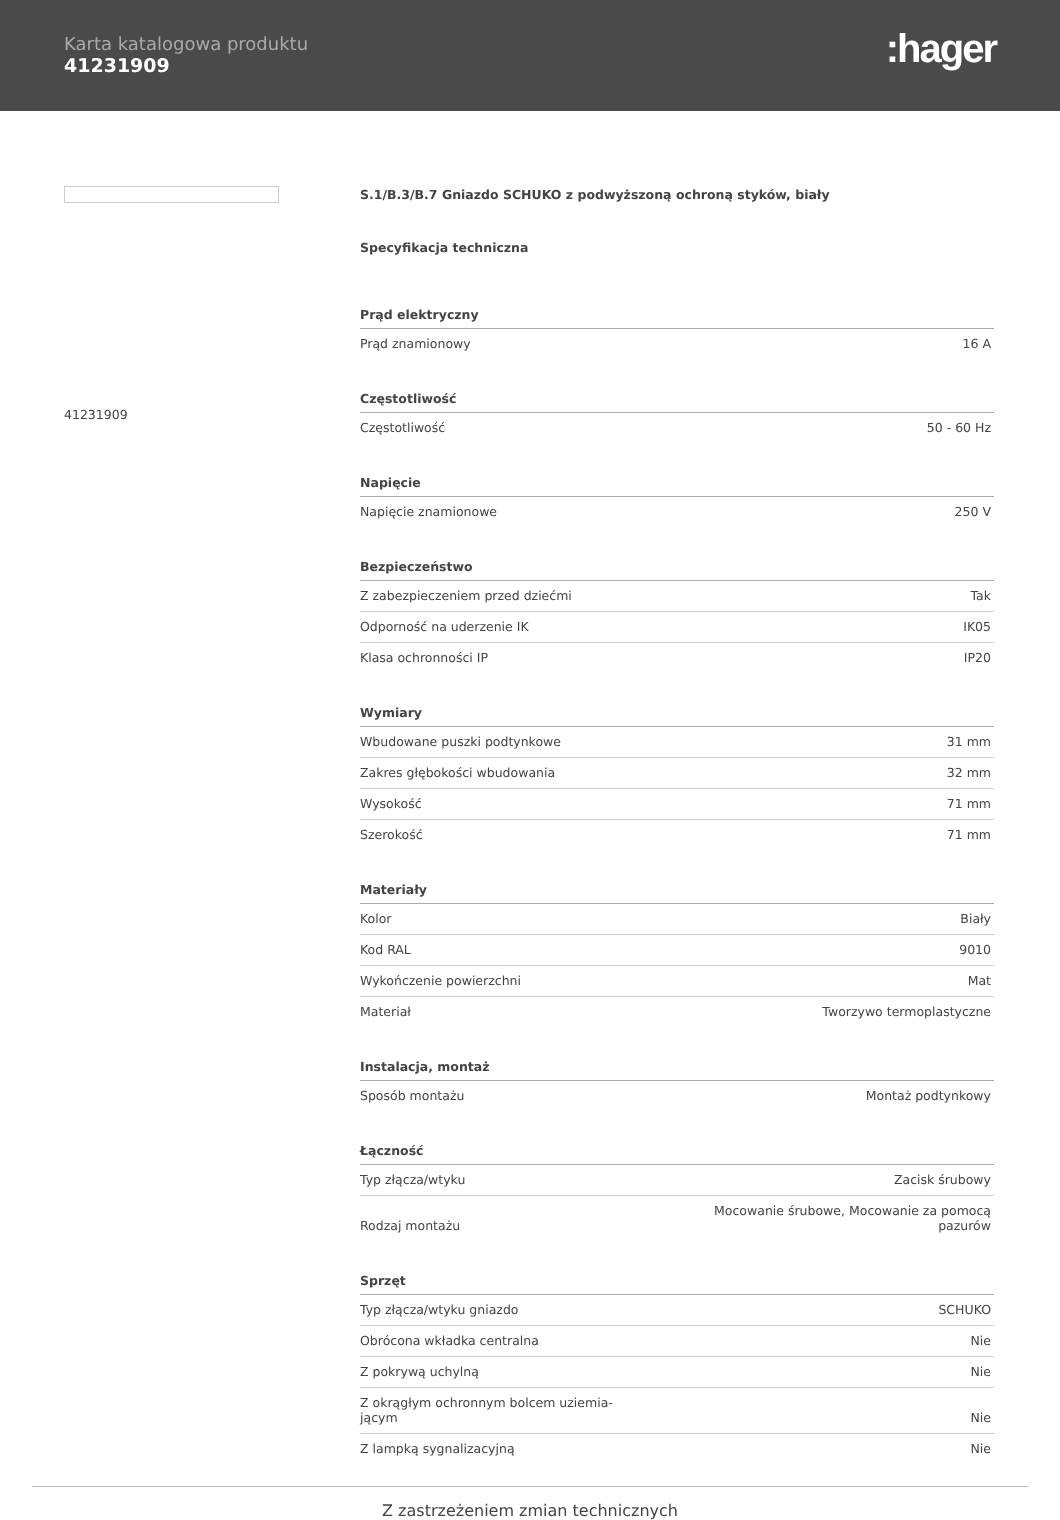Karta katalogowa produktu
41231909
:hager
41231909
S.1/B.3/B.7 Gniazdo SCHUKO z podwyższoną ochroną styków, biały
Specyfikacja techniczna
| Prąd elektryczny | |
| --- | --- |
| Prąd znamionowy | 16 A |
| Częstotliwość | |
| Częstotliwość | 50 - 60 Hz |
| Napięcie | |
| Napięcie znamionowe | 250 V |
| Bezpieczeństwo | |
| Z zabezpieczeniem przed dziećmi | Tak |
| Odporność na uderzenie IK | IK05 |
| Klasa ochronności IP | IP20 |
| Wymiary | |
| Wbudowane puszki podtynkowe | 31 mm |
| Zakres głębokości wbudowania | 32 mm |
| Wysokość | 71 mm |
| Szerokość | 71 mm |
| Materiały | |
| Kolor | Biały |
| Kod RAL | 9010 |
| Wykończenie powierzchni | Mat |
| Materiał | Tworzywo termoplastyczne |
| Instalacja, montaż | |
| Sposób montażu | Montaż podtynkowy |
| Łączność | |
| Typ złącza/wtyku | Zacisk śrubowy |
| Rodzaj montażu | Mocowanie śrubowe, Mocowanie za pomocą pazurów |
| Sprzęt | |
| Typ złącza/wtyku gniazdo | SCHUKO |
| Obrócona wkładka centralna | Nie |
| Z pokrywą uchylną | Nie |
| Z okrągłym ochronnym bolcem uziemia- jącym | Nie |
| Z lampką sygnalizacyjną | Nie |
Z zastrzeżeniem zmian technicznych